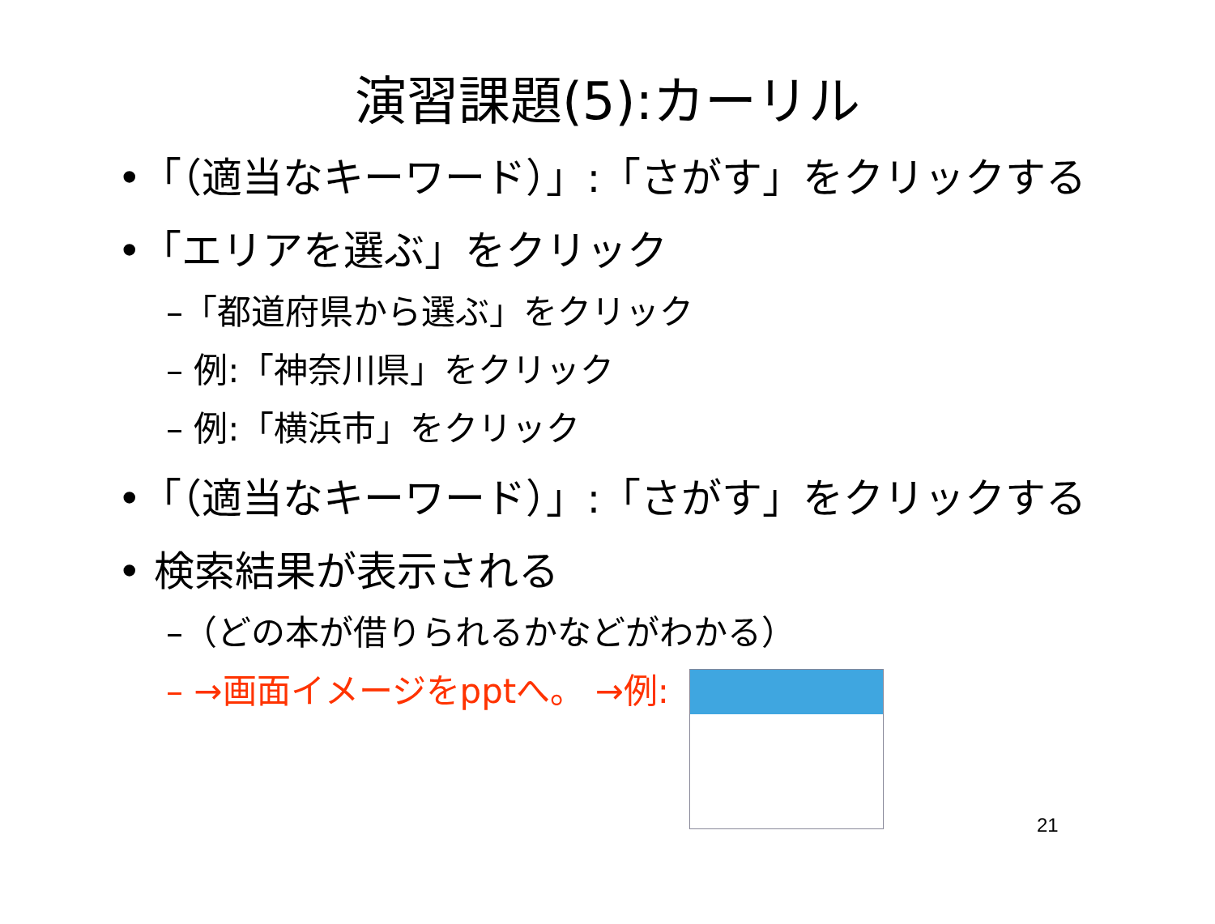演習課題(5):カーリル
•「（適当なキーワード）」:「さがす」をクリックする
•「エリアを選ぶ」をクリック
–「都道府県から選ぶ」をクリック
– 例:「神奈川県」をクリック
– 例:「横浜市」をクリック
•「（適当なキーワード）」:「さがす」をクリックする
• 検索結果が表示される
–（どの本が借りられるかなどがわかる）
– →画面イメージをpptへ。 →例:
21